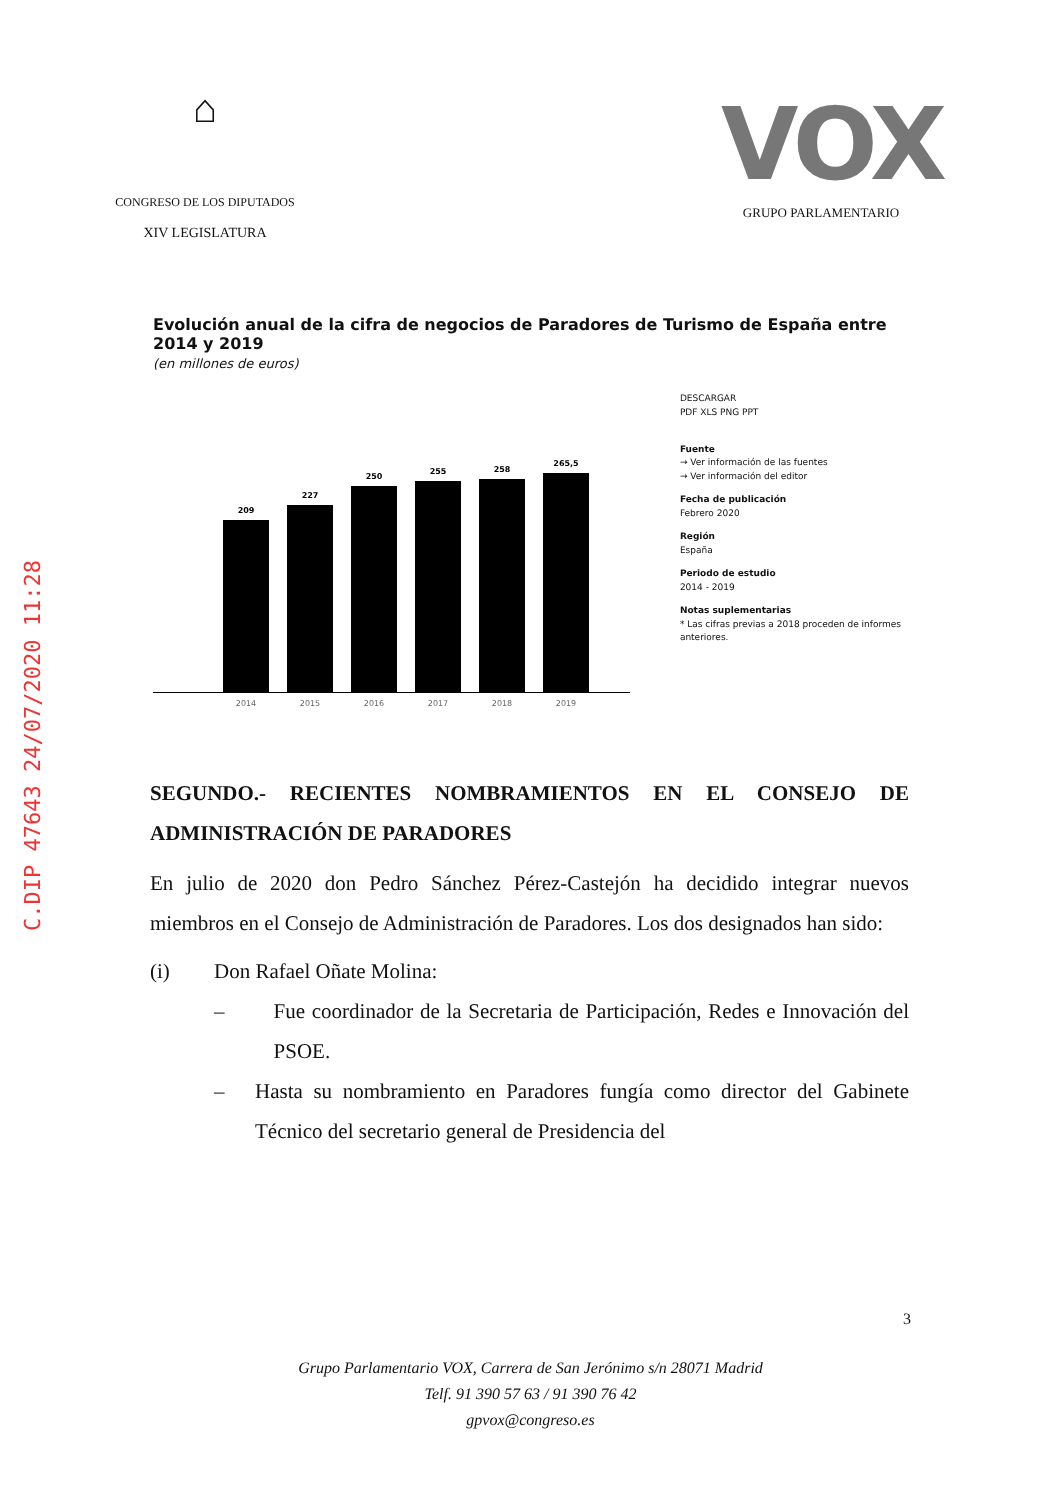C.DIP 47643 24/07/2020 11:28
⌂
CONGRESO DE LOS DIPUTADOS
XIV LEGISLATURA
VOX
GRUPO PARLAMENTARIO
Evolución anual de la cifra de negocios de Paradores de Turismo de España entre 2014 y 2019
(en millones de euros)
209
2014
227
2015
250
2016
255
2017
258
2018
265,5
2019
DESCARGAR
PDF XLS PNG PPT
Fuente
→ Ver información de las fuentes
→ Ver información del editor
Fecha de publicación
Febrero 2020
Región
España
Periodo de estudio
2014 - 2019
Notas suplementarias
* Las cifras previas a 2018 proceden de informes anteriores.
SEGUNDO.- RECIENTES NOMBRAMIENTOS EN EL CONSEJO DE ADMINISTRACIÓN DE PARADORES
En julio de 2020 don Pedro Sánchez Pérez-Castejón ha decidido integrar nuevos miembros en el Consejo de Administración de Paradores. Los dos designados han sido:
(i) Don Rafael Oñate Molina:
– Fue coordinador de la Secretaria de Participación, Redes e Innovación del PSOE.
– Hasta su nombramiento en Paradores fungía como director del Gabinete Técnico del secretario general de Presidencia del
3
Grupo Parlamentario VOX, Carrera de San Jerónimo s/n 28071 Madrid
Telf. 91 390 57 63 / 91 390 76 42
gpvox@congreso.es